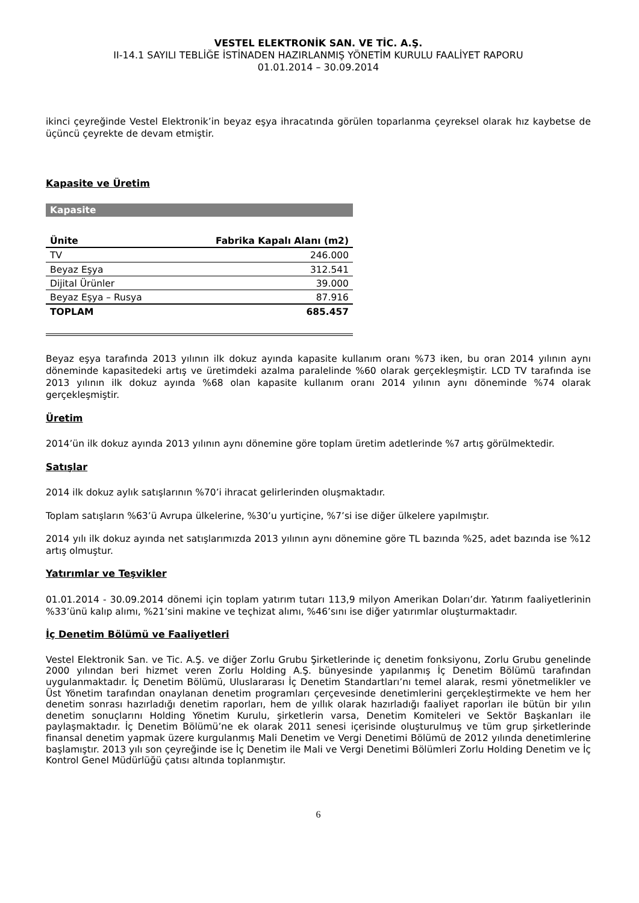VESTEL ELEKTRONİK SAN. VE TİC. A.Ş.
II-14.1 SAYILI TEBLİĞE İSTİNADEN HAZIRLANMIŞ YÖNETİM KURULU FAALİYET RAPORU
01.01.2014 – 30.09.2014
ikinci çeyreğinde Vestel Elektronik’in beyaz eşya ihracatında görülen toparlanma çeyreksel olarak hız kaybetse de üçüncü çeyrekte de devam etmiştir.
Kapasite ve Üretim
Kapasite
| Ünite | Fabrika Kapalı Alanı (m2) |
| --- | --- |
| TV | 246.000 |
| Beyaz Eşya | 312.541 |
| Dijital Ürünler | 39.000 |
| Beyaz Eşya – Rusya | 87.916 |
| TOPLAM | 685.457 |
Beyaz eşya tarafında 2013 yılının ilk dokuz ayında kapasite kullanım oranı %73 iken, bu oran 2014 yılının aynı döneminde kapasitedeki artış ve üretimdeki azalma paralelinde %60 olarak gerçekleşmiştir. LCD TV tarafında ise 2013 yılının ilk dokuz ayında %68 olan kapasite kullanım oranı 2014 yılının aynı döneminde %74 olarak gerçekleşmiştir.
Üretim
2014’ün ilk dokuz ayında 2013 yılının aynı dönemine göre toplam üretim adetlerinde %7 artış görülmektedir.
Satışlar
2014 ilk dokuz aylık satışlarının %70’i ihracat gelirlerinden oluşmaktadır.
Toplam satışların %63’ü Avrupa ülkelerine, %30’u yurtiçine, %7’si ise diğer ülkelere yapılmıştır.
2014 yılı ilk dokuz ayında net satışlarımızda 2013 yılının aynı dönemine göre TL bazında %25, adet bazında ise %12 artış olmuştur.
Yatırımlar ve Teşvikler
01.01.2014 - 30.09.2014 dönemi için toplam yatırım tutarı 113,9 milyon Amerikan Doları’dır. Yatırım faaliyetlerinin %33’ünü kalıp alımı, %21’sini makine ve teçhizat alımı, %46’sını ise diğer yatırımlar oluşturmaktadır.
İç Denetim Bölümü ve Faaliyetleri
Vestel Elektronik San. ve Tic. A.Ş. ve diğer Zorlu Grubu Şirketlerinde iç denetim fonksiyonu, Zorlu Grubu genelinde 2000 yılından beri hizmet veren Zorlu Holding A.Ş. bünyesinde yapılanmış İç Denetim Bölümü tarafından uygulanmaktadır. İç Denetim Bölümü, Uluslararası İç Denetim Standartları’nı temel alarak, resmi yönetmelikler ve Üst Yönetim tarafından onaylanan denetim programları çerçevesinde denetimlerini gerçekleştirmekte ve hem her denetim sonrası hazırladığı denetim raporları, hem de yıllık olarak hazırladığı faaliyet raporları ile bütün bir yılın denetim sonuçlarını Holding Yönetim Kurulu, şirketlerin varsa, Denetim Komiteleri ve Sektör Başkanları ile paylaşmaktadır. İç Denetim Bölümü’ne ek olarak 2011 senesi içerisinde oluşturulmuş ve tüm grup şirketlerinde finansal denetim yapmak üzere kurgulanmış Mali Denetim ve Vergi Denetimi Bölümü de 2012 yılında denetimlerine başlamıştır. 2013 yılı son çeyreğinde ise İç Denetim ile Mali ve Vergi Denetimi Bölümleri Zorlu Holding Denetim ve İç Kontrol Genel Müdürlüğü çatısı altında toplanmıştır.
6